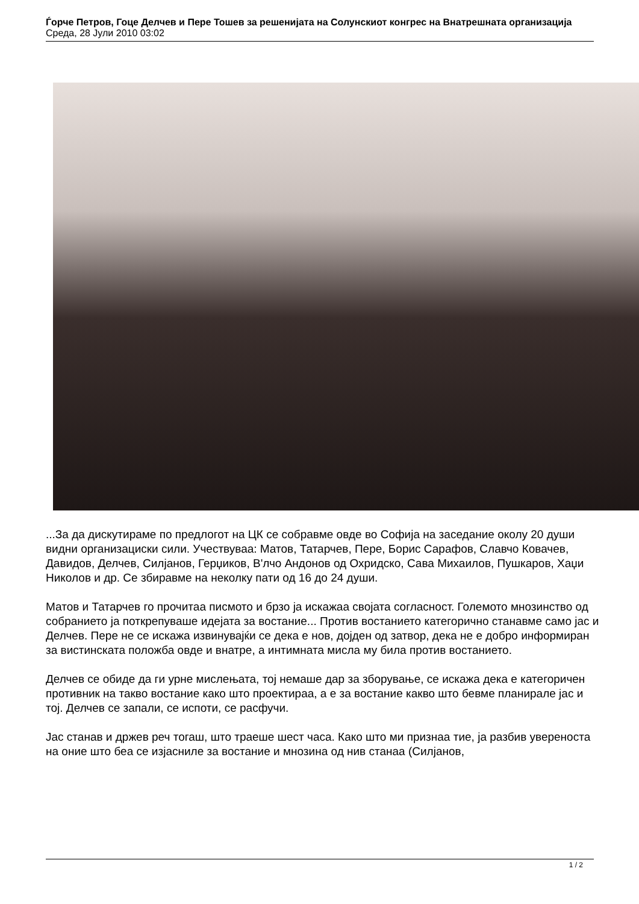Ѓорче Петров, Гоце Делчев и Пере Тошев за решенијата на Солунскиот конгрес на Внатрешната организација
Среда, 28 Јули 2010 03:02
...За да дискутираме по предлогот на ЦК се собравме овде во Софија на заседание околу 20 души видни организациски сили. Учествуваа: Матов, Татарчев, Пере, Борис Сарафов, Славчо Ковачев, Давидов, Делчев, Силјанов, Герџиков, В'лчо Андонов од Охридско, Сава Михаилов, Пушкаров, Хаџи Николов и др. Се збиравме на неколку пати од 16 до 24 души.
Матов и Татарчев го прочитаа писмото и брзо ја искажаа својата согласност. Големото мнозинство од собранието ја поткрепуваше идејата за востание... Против востанието категорично станавме само јас и Делчев. Пере не се искажа извинувајќи се дека е нов, дојден од затвор, дека не е добро информиран за вистинската положба овде и внатре, а интимната мисла му била против востанието.
Делчев се обиде да ги урне мислењата, тој немаше дар за зборување, се искажа дека е категоричен противник на такво востание како што проектираа, а е за востание какво што бевме планирале јас и тој. Делчев се запали, се испоти, се расфучи.
Јас станав и држев реч тогаш, што траеше шест часа. Како што ми признаа тие, ја разбив увереноста на оние што беа се изјасниле за востание и мнозина од нив станаа (Силјанов,
1 / 2